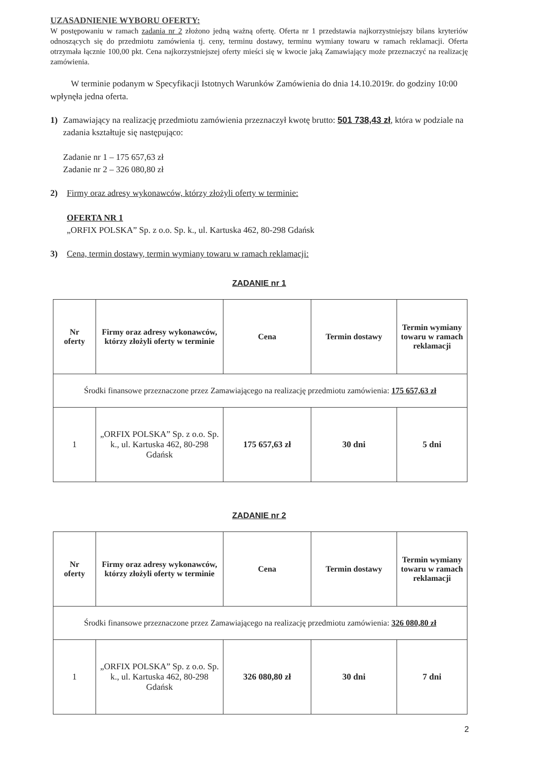UZASADNIENIE WYBORU OFERTY:
W postępowaniu w ramach zadania nr 2 złożono jedną ważną ofertę. Oferta nr 1 przedstawia najkorzystniejszy bilans kryteriów odnoszących się do przedmiotu zamówienia tj. ceny, terminu dostawy, terminu wymiany towaru w ramach reklamacji. Oferta otrzymała łącznie 100,00 pkt. Cena najkorzystniejszej oferty mieści się w kwocie jaką Zamawiający może przeznaczyć na realizację zamówienia.
W terminie podanym w Specyfikacji Istotnych Warunków Zamówienia do dnia 14.10.2019r. do godziny 10:00 wpłynęła jedna oferta.
1) Zamawiający na realizację przedmiotu zamówienia przeznaczył kwotę brutto: 501 738,43 zł, która w podziale na zadania kształtuje się następująco:
Zadanie nr 1 – 175 657,63 zł
Zadanie nr 2 – 326 080,80 zł
2) Firmy oraz adresy wykonawców, którzy złożyli oferty w terminie:
OFERTA NR 1
„ORFIX POLSKA” Sp. z o.o. Sp. k., ul. Kartuska 462, 80-298 Gdańsk
3) Cena, termin dostawy, termin wymiany towaru w ramach reklamacji:
ZADANIE nr 1
| Nr oferty | Firmy oraz adresy wykonawców, którzy złożyli oferty w terminie | Cena | Termin dostawy | Termin wymiany towaru w ramach reklamacji |
| --- | --- | --- | --- | --- |
| Środki finansowe przeznaczone przez Zamawiającego na realizację przedmiotu zamówienia: 175 657,63 zł | | | | |
| 1 | „ORFIX POLSKA” Sp. z o.o. Sp. k., ul. Kartuska 462, 80-298 Gdańsk | 175 657,63 zł | 30 dni | 5 dni |
ZADANIE nr 2
| Nr oferty | Firmy oraz adresy wykonawców, którzy złożyli oferty w terminie | Cena | Termin dostawy | Termin wymiany towaru w ramach reklamacji |
| --- | --- | --- | --- | --- |
| Środki finansowe przeznaczone przez Zamawiającego na realizację przedmiotu zamówienia: 326 080,80 zł | | | | |
| 1 | „ORFIX POLSKA” Sp. z o.o. Sp. k., ul. Kartuska 462, 80-298 Gdańsk | 326 080,80 zł | 30 dni | 7 dni |
2